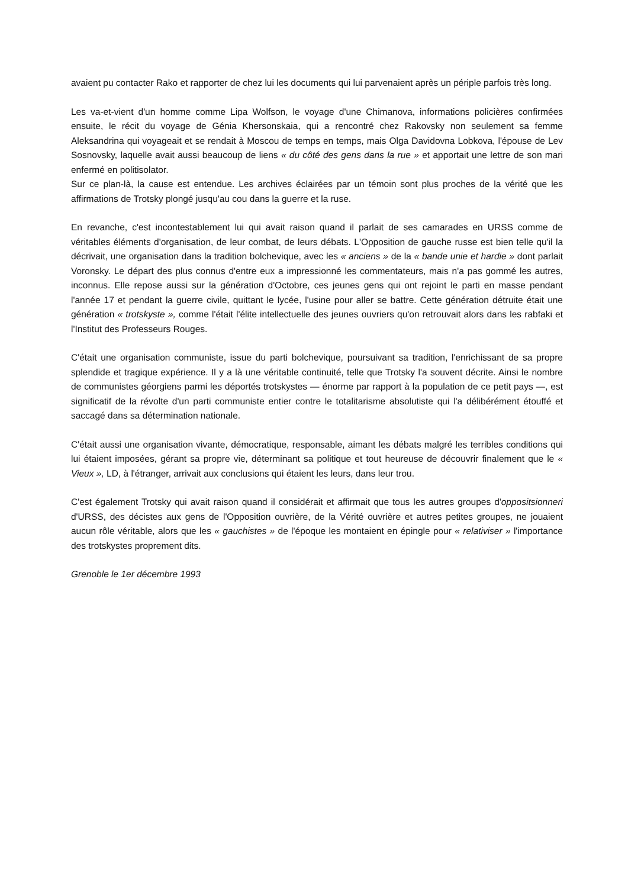avaient pu contacter Rako et rapporter de chez lui les documents qui lui parvenaient après un périple parfois très long.
Les va-et-vient d'un homme comme Lipa Wolfson, le voyage d'une Chimanova, informations policières confirmées ensuite, le récit du voyage de Génia Khersonskaia, qui a rencontré chez Rakovsky non seulement sa femme Aleksandrina qui voyageait et se rendait à Moscou de temps en temps, mais Olga Davidovna Lobkova, l'épouse de Lev Sosnovsky, laquelle avait aussi beaucoup de liens « du côté des gens dans la rue » et apportait une lettre de son mari enfermé en politisolator.
Sur ce plan-là, la cause est entendue. Les archives éclairées par un témoin sont plus proches de la vérité que les affirmations de Trotsky plongé jusqu'au cou dans la guerre et la ruse.
En revanche, c'est incontestablement lui qui avait raison quand il parlait de ses camarades en URSS comme de véritables éléments d'organisation, de leur combat, de leurs débats. L'Opposition de gauche russe est bien telle qu'il la décrivait, une organisation dans la tradition bolchevique, avec les « anciens » de la « bande unie et hardie » dont parlait Voronsky. Le départ des plus connus d'entre eux a impressionné les commentateurs, mais n'a pas gommé les autres, inconnus. Elle repose aussi sur la génération d'Octobre, ces jeunes gens qui ont rejoint le parti en masse pendant l'année 17 et pendant la guerre civile, quittant le lycée, l'usine pour aller se battre. Cette génération détruite était une génération « trotskyste », comme l'était l'élite intellectuelle des jeunes ouvriers qu'on retrouvait alors dans les rabfaki et l'Institut des Professeurs Rouges.
C'était une organisation communiste, issue du parti bolchevique, poursuivant sa tradition, l'enrichissant de sa propre splendide et tragique expérience. Il y a là une véritable continuité, telle que Trotsky l'a souvent décrite. Ainsi le nombre de communistes géorgiens parmi les déportés trotskystes — énorme par rapport à la population de ce petit pays —, est significatif de la révolte d'un parti communiste entier contre le totalitarisme absolutiste qui l'a délibérément étouffé et saccagé dans sa détermination nationale.
C'était aussi une organisation vivante, démocratique, responsable, aimant les débats malgré les terribles conditions qui lui étaient imposées, gérant sa propre vie, déterminant sa politique et tout heureuse de découvrir finalement que le « Vieux », LD, à l'étranger, arrivait aux conclusions qui étaient les leurs, dans leur trou.
C'est également Trotsky qui avait raison quand il considérait et affirmait que tous les autres groupes d'oppositsionneri d'URSS, des décistes aux gens de l'Opposition ouvrière, de la Vérité ouvrière et autres petites groupes, ne jouaient aucun rôle véritable, alors que les « gauchistes » de l'époque les montaient en épingle pour « relativiser » l'importance des trotskystes proprement dits.
Grenoble le 1er décembre 1993